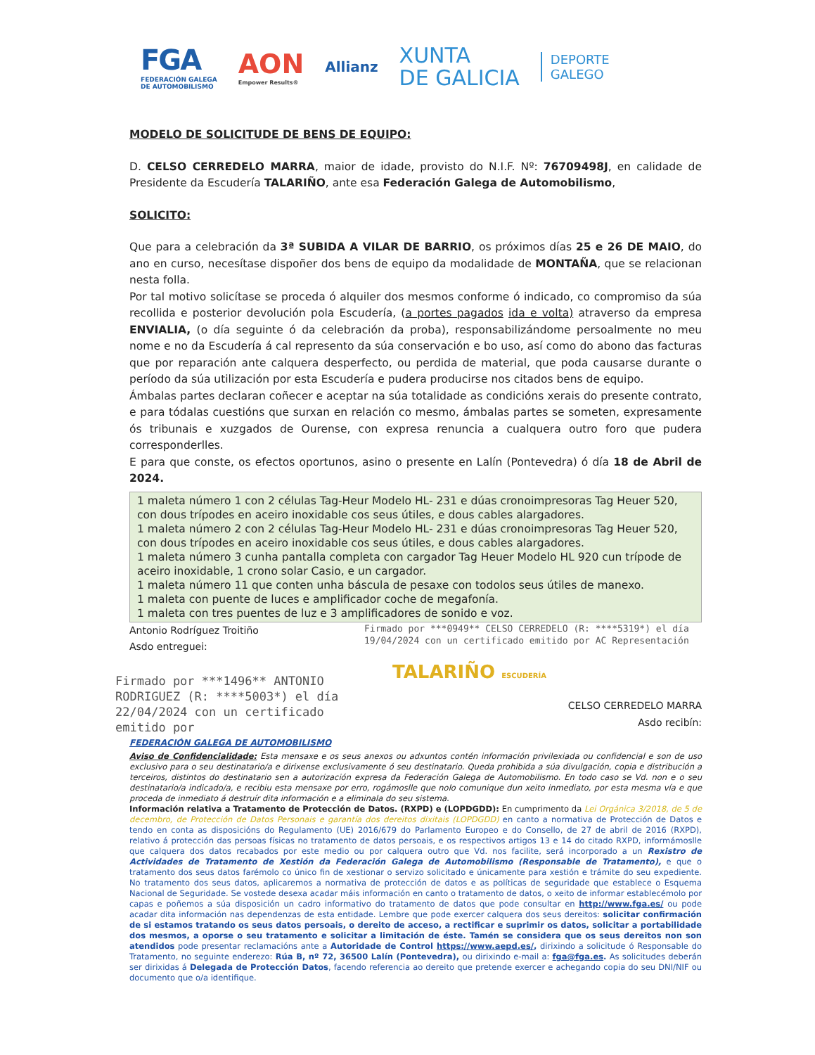FGA
FEDERACIÓN GALEGA
DE AUTOMOBILISMO
AON
Empower Results®
Allianz
XUNTA
DE GALICIA
DEPORTE
GALEGO
MODELO DE SOLICITUDE DE BENS DE EQUIPO:
D. CELSO CERREDELO MARRA, maior de idade, provisto do N.I.F. Nº: 76709498J, en calidade de Presidente da Escudería TALARIÑO, ante esa Federación Galega de Automobilismo,
SOLICITO:
Que para a celebración da 3ª SUBIDA A VILAR DE BARRIO, os próximos días 25 e 26 DE MAIO, do ano en curso, necesítase dispoñer dos bens de equipo da modalidade de MONTAÑA, que se relacionan nesta folla.
Por tal motivo solicítase se proceda ó alquiler dos mesmos conforme ó indicado, co compromiso da súa recollida e posterior devolución pola Escudería, (a portes pagados ida e volta) atraverso da empresa ENVIALIA, (o día seguinte ó da celebración da proba), responsabilizándome persoalmente no meu nome e no da Escudería á cal represento da súa conservación e bo uso, así como do abono das facturas que por reparación ante calquera desperfecto, ou perdida de material, que poda causarse durante o período da súa utilización por esta Escudería e pudera producirse nos citados bens de equipo.
Ámbalas partes declaran coñecer e aceptar na súa totalidade as condicións xerais do presente contrato, e para tódalas cuestións que surxan en relación co mesmo, ámbalas partes se someten, expresamente ós tribunais e xuzgados de Ourense, con expresa renuncia a cualquera outro foro que pudera corresponderlles.
E para que conste, os efectos oportunos, asino o presente en Lalín (Pontevedra) ó día 18 de Abril de 2024.
1 maleta número 1 con 2 células Tag-Heur Modelo HL- 231 e dúas cronoimpresoras Tag Heuer 520, con dous trípodes en aceiro inoxidable cos seus útiles, e dous cables alargadores.
1 maleta número 2 con 2 células Tag-Heur Modelo HL- 231 e dúas cronoimpresoras Tag Heuer 520, con dous trípodes en aceiro inoxidable cos seus útiles, e dous cables alargadores.
1 maleta número 3 cunha pantalla completa con cargador Tag Heuer Modelo HL 920 cun trípode de aceiro inoxidable, 1 crono solar Casio, e un cargador.
1 maleta número 11 que conten unha báscula de pesaxe con todolos seus útiles de manexo.
1 maleta con puente de luces e amplificador coche de megafonía.
1 maleta con tres puentes de luz e 3 amplificadores de sonido e voz.
Antonio Rodríguez Troitiño
Asdo entreguei:
Firmado por ***1496** ANTONIO RODRIGUEZ (R: ****5003*) el día 22/04/2024 con un certificado emitido por
Firmado por ***0949** CELSO CERREDELO (R: ****5319*) el día 19/04/2024 con un certificado emitido por AC Representación
TALARIÑO ESCUDERÍA
CELSO CERREDELO MARRA
Asdo recibín:
FEDERACIÓN GALEGA DE AUTOMOBILISMO
Aviso de Confidencialidade: Esta mensaxe e os seus anexos ou adxuntos contén información privilexiada ou confidencial e son de uso exclusivo para o seu destinatario/a e dirixense exclusivamente ó seu destinatario. Queda prohibida a súa divulgación, copia e distribución a terceiros, distintos do destinatario sen a autorización expresa da Federación Galega de Automobilismo. En todo caso se Vd. non e o seu destinatario/a indicado/a, e recibiu esta mensaxe por erro, rogámoslle que nolo comunique dun xeito inmediato, por esta mesma vía e que proceda de inmediato á destruír dita información e a eliminala do seu sistema.
Información relativa a Tratamento de Protección de Datos. (RXPD) e (LOPDGDD): En cumprimento da Lei Orgánica 3/2018, de 5 de decembro, de Protección de Datos Personais e garantía dos dereitos dixitais (LOPDGDD) en canto a normativa de Protección de Datos e tendo en conta as disposicións do Regulamento (UE) 2016/679 do Parlamento Europeo e do Consello, de 27 de abril de 2016 (RXPD), relativo á protección das persoas físicas no tratamento de datos persoais, e os respectivos artigos 13 e 14 do citado RXPD, informámoslle que calquera dos datos recabados por este medio ou por calquera outro que Vd. nos facilite, será incorporado a un Rexistro de Actividades de Tratamento de Xestión da Federación Galega de Automobilismo (Responsable de Tratamento), e que o tratamento dos seus datos farémolo co único fin de xestionar o servizo solicitado e únicamente para xestión e trámite do seu expediente. No tratamento dos seus datos, aplicaremos a normativa de protección de datos e as políticas de seguridade que establece o Esquema Nacional de Seguridade. Se vostede desexa acadar máis información en canto o tratamento de datos, o xeito de informar establecémolo por capas e poñemos a súa disposición un cadro informativo do tratamento de datos que pode consultar en http://www.fga.es/ ou pode acadar dita información nas dependenzas de esta entidade. Lembre que pode exercer calquera dos seus dereitos: solicitar confirmación de si estamos tratando os seus datos persoais, o dereito de acceso, a rectificar e suprimir os datos, solicitar a portabilidade dos mesmos, a oporse o seu tratamento e solicitar a limitación de éste. Tamén se considera que os seus dereitos non son atendidos pode presentar reclamacións ante a Autoridade de Control https://www.aepd.es/, dirixindo a solicitude ó Responsable do Tratamento, no seguinte enderezo: Rúa B, nº 72, 36500 Lalín (Pontevedra), ou dirixindo e-mail a: fga@fga.es. As solicitudes deberán ser dirixidas á Delegada de Protección Datos, facendo referencia ao dereito que pretende exercer e achegando copia do seu DNI/NIF ou documento que o/a identifique.